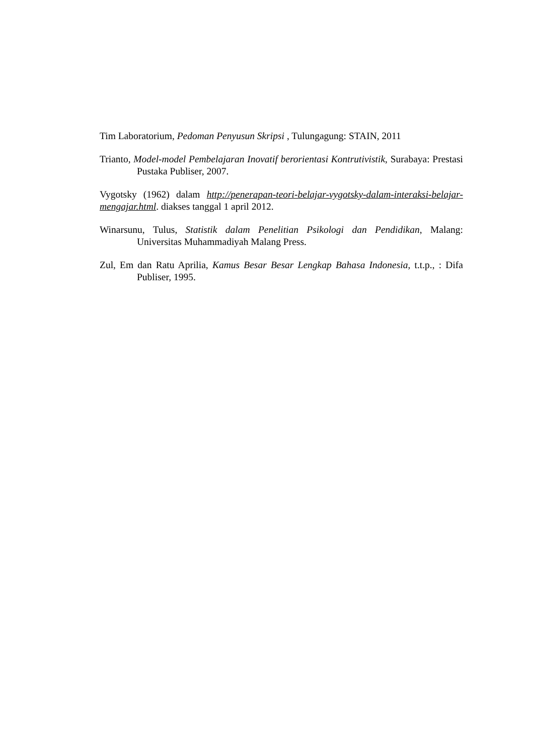Tim Laboratorium, Pedoman Penyusun Skripsi , Tulungagung: STAIN, 2011
Trianto, Model-model Pembelajaran Inovatif berorientasi Kontrutivistik, Surabaya: Prestasi Pustaka Publiser, 2007.
Vygotsky (1962) dalam http://penerapan-teori-belajar-vygotsky-dalam-interaksi-belajar-mengajar.html. diakses tanggal 1 april 2012.
Winarsunu, Tulus, Statistik dalam Penelitian Psikologi dan Pendidikan, Malang: Universitas Muhammadiyah Malang Press.
Zul, Em dan Ratu Aprilia, Kamus Besar Besar Lengkap Bahasa Indonesia, t.t.p., : Difa Publiser, 1995.